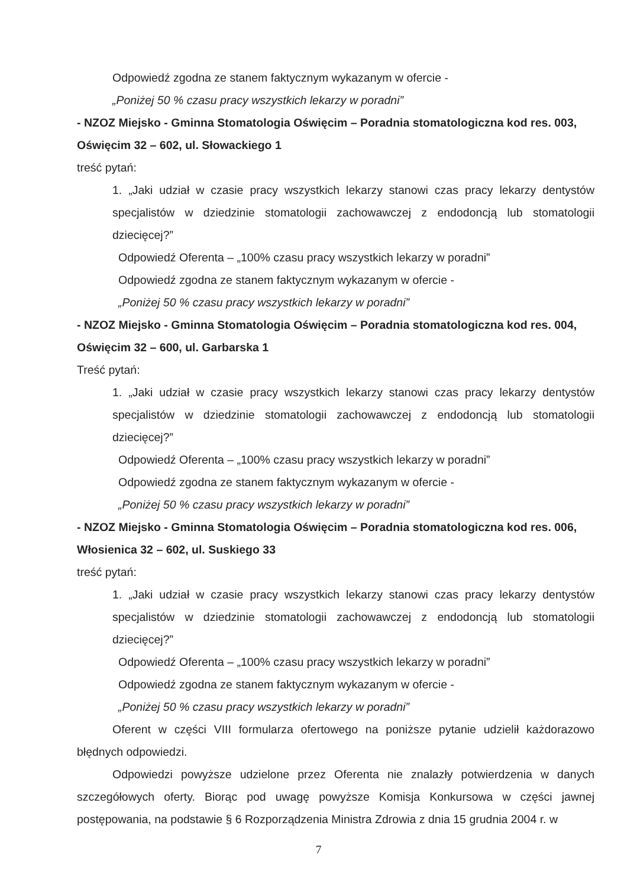Odpowiedź zgodna ze stanem faktycznym wykazanym w ofercie -
„Poniżej 50 % czasu pracy wszystkich lekarzy w poradni”
- NZOZ Miejsko - Gminna Stomatologia Oświęcim – Poradnia stomatologiczna kod res. 003, Oświęcim 32 – 602, ul. Słowackiego 1
treść pytań:
1. „Jaki udział w czasie pracy wszystkich lekarzy stanowi czas pracy lekarzy dentystów specjalistów w dziedzinie stomatologii zachowawczej z endodoncją lub stomatologii dziecięcej?”
Odpowiedź Oferenta – „100% czasu pracy wszystkich lekarzy w poradni”
Odpowiedź zgodna ze stanem faktycznym wykazanym w ofercie -
„Poniżej 50 % czasu pracy wszystkich lekarzy w poradni”
- NZOZ Miejsko - Gminna Stomatologia Oświęcim – Poradnia stomatologiczna kod res. 004, Oświęcim 32 – 600, ul. Garbarska 1
Treść pytań:
1. „Jaki udział w czasie pracy wszystkich lekarzy stanowi czas pracy lekarzy dentystów specjalistów w dziedzinie stomatologii zachowawczej z endodoncją lub stomatologii dziecięcej?”
Odpowiedź Oferenta – „100% czasu pracy wszystkich lekarzy w poradni”
Odpowiedź zgodna ze stanem faktycznym wykazanym w ofercie -
„Poniżej 50 % czasu pracy wszystkich lekarzy w poradni”
- NZOZ Miejsko - Gminna Stomatologia Oświęcim – Poradnia stomatologiczna kod res. 006, Włosienica 32 – 602, ul. Suskiego 33
treść pytań:
1. „Jaki udział w czasie pracy wszystkich lekarzy stanowi czas pracy lekarzy dentystów specjalistów w dziedzinie stomatologii zachowawczej z endodoncją lub stomatologii dziecięcej?”
Odpowiedź Oferenta – „100% czasu pracy wszystkich lekarzy w poradni”
Odpowiedź zgodna ze stanem faktycznym wykazanym w ofercie -
„Poniżej 50 % czasu pracy wszystkich lekarzy w poradni”
Oferent w części VIII formularza ofertowego na poniższe pytanie udzielił każdorazowo błędnych odpowiedzi.
Odpowiedzi powyższe udzielone przez Oferenta nie znalazły potwierdzenia w danych szczegółowych oferty. Biorąc pod uwagę powyższe Komisja Konkursowa w części jawnej postępowania, na podstawie § 6 Rozporządzenia Ministra Zdrowia z dnia 15 grudnia 2004 r. w
7